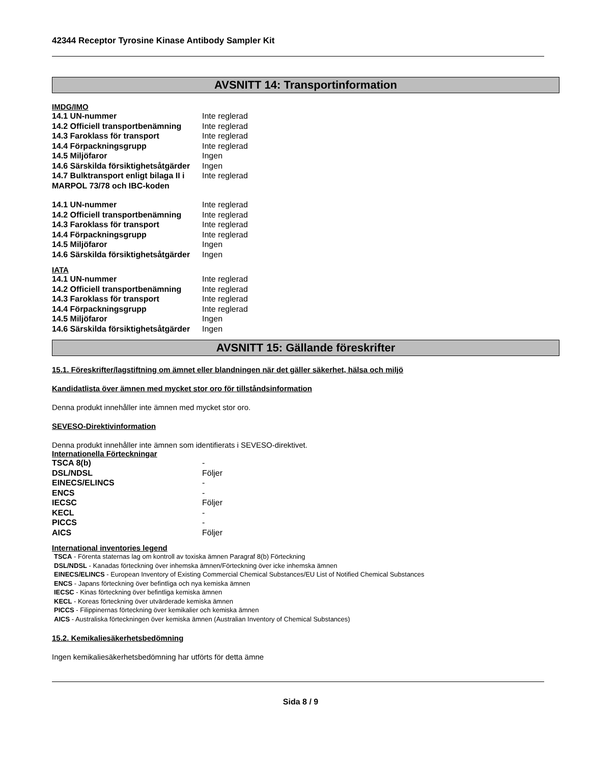42344 Receptor Tyrosine Kinase Antibody Sampler Kit
AVSNITT 14: Transportinformation
IMDG/IMO
| 14.1 UN-nummer | Inte reglerad |
| 14.2 Officiell transportbenämning | Inte reglerad |
| 14.3 Faroklass för transport | Inte reglerad |
| 14.4 Förpackningsgrupp | Inte reglerad |
| 14.5 Miljöfaror | Ingen |
| 14.6 Särskilda försiktighetsåtgärder | Ingen |
| 14.7 Bulktransport enligt bilaga II i MARPOL 73/78 och IBC-koden | Inte reglerad |
| 14.1 UN-nummer | Inte reglerad |
| 14.2 Officiell transportbenämning | Inte reglerad |
| 14.3 Faroklass för transport | Inte reglerad |
| 14.4 Förpackningsgrupp | Inte reglerad |
| 14.5 Miljöfaror | Ingen |
| 14.6 Särskilda försiktighetsåtgärder | Ingen |
IATA
| 14.1 UN-nummer | Inte reglerad |
| 14.2 Officiell transportbenämning | Inte reglerad |
| 14.3 Faroklass för transport | Inte reglerad |
| 14.4 Förpackningsgrupp | Inte reglerad |
| 14.5 Miljöfaror | Ingen |
| 14.6 Särskilda försiktighetsåtgärder | Ingen |
AVSNITT 15: Gällande föreskrifter
15.1. Föreskrifter/lagstiftning om ämnet eller blandningen när det gäller säkerhet, hälsa och miljö
Kandidatlista över ämnen med mycket stor oro för tillståndsinformation
Denna produkt innehåller inte ämnen med mycket stor oro.
SEVESO-Direktivinformation
Denna produkt innehåller inte ämnen som identifierats i SEVESO-direktivet.
Internationella Förteckningar
| TSCA 8(b) | - |
| DSL/NDSL | Följer |
| EINECS/ELINCS | - |
| ENCS | - |
| IECSC | Följer |
| KECL | - |
| PICCS | - |
| AICS | Följer |
International inventories legend
TSCA - Förenta staternas lag om kontroll av toxiska ämnen Paragraf 8(b) Förteckning
DSL/NDSL - Kanadas förteckning över inhemska ämnen/Förteckning över icke inhemska ämnen
EINECS/ELINCS - European Inventory of Existing Commercial Chemical Substances/EU List of Notified Chemical Substances
ENCS - Japans förteckning över befintliga och nya kemiska ämnen
IECSC - Kinas förteckning över befintliga kemiska ämnen
KECL - Koreas förteckning över utvärderade kemiska ämnen
PICCS - Filippinernas förteckning över kemikalier och kemiska ämnen
AICS - Australiska förteckningen över kemiska ämnen (Australian Inventory of Chemical Substances)
15.2. Kemikaliesäkerhetsbedömning
Ingen kemikaliesäkerhetsbedömning har utförts för detta ämne
Sida 8 / 9